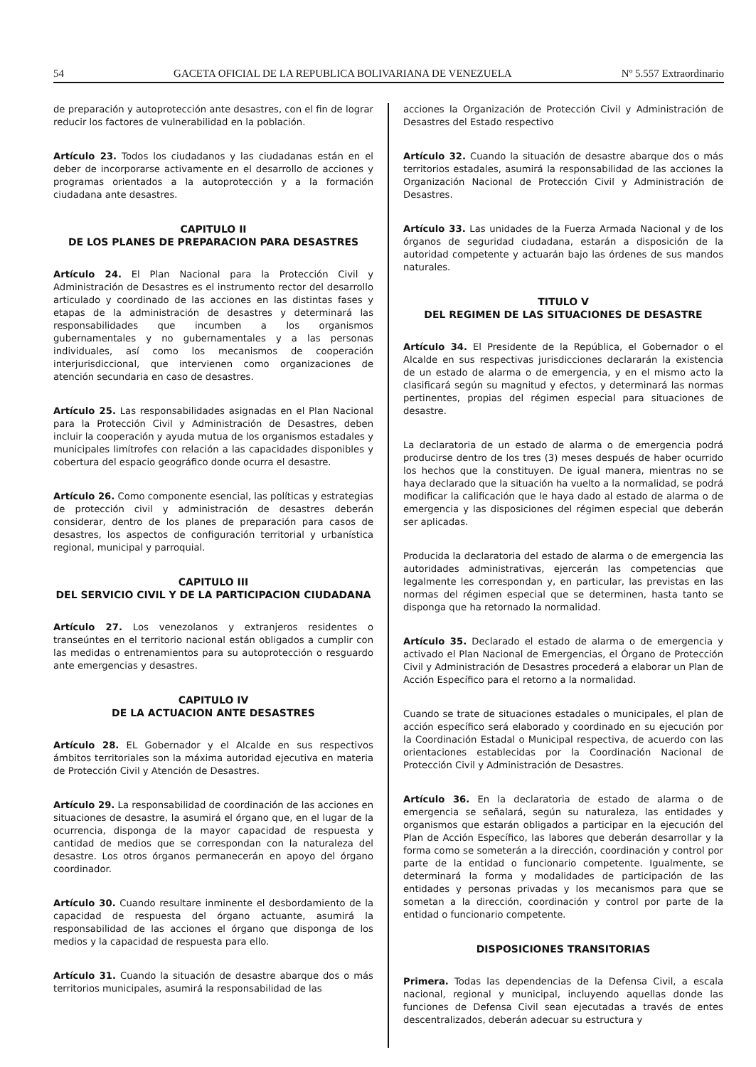54 GACETA OFICIAL DE LA REPUBLICA BOLIVARIANA DE VENEZUELA Nº 5.557 Extraordinario
de preparación y autoprotección ante desastres, con el fin de lograr reducir los factores de vulnerabilidad en la población.
Artículo 23. Todos los ciudadanos y las ciudadanas están en el deber de incorporarse activamente en el desarrollo de acciones y programas orientados a la autoprotección y a la formación ciudadana ante desastres.
CAPITULO II
DE LOS PLANES DE PREPARACION PARA DESASTRES
Artículo 24. El Plan Nacional para la Protección Civil y Administración de Desastres es el instrumento rector del desarrollo articulado y coordinado de las acciones en las distintas fases y etapas de la administración de desastres y determinará las responsabilidades que incumben a los organismos gubernamentales y no gubernamentales y a las personas individuales, así como los mecanismos de cooperación interjurisdiccional, que intervienen como organizaciones de atención secundaria en caso de desastres.
Artículo 25. Las responsabilidades asignadas en el Plan Nacional para la Protección Civil y Administración de Desastres, deben incluir la cooperación y ayuda mutua de los organismos estadales y municipales limítrofes con relación a las capacidades disponibles y cobertura del espacio geográfico donde ocurra el desastre.
Artículo 26. Como componente esencial, las políticas y estrategias de protección civil y administración de desastres deberán considerar, dentro de los planes de preparación para casos de desastres, los aspectos de configuración territorial y urbanística regional, municipal y parroquial.
CAPITULO III
DEL SERVICIO CIVIL Y DE LA PARTICIPACION CIUDADANA
Artículo 27. Los venezolanos y extranjeros residentes o transeúntes en el territorio nacional están obligados a cumplir con las medidas o entrenamientos para su autoprotección o resguardo ante emergencias y desastres.
CAPITULO IV
DE LA ACTUACION ANTE DESASTRES
Artículo 28. EL Gobernador y el Alcalde en sus respectivos ámbitos territoriales son la máxima autoridad ejecutiva en materia de Protección Civil y Atención de Desastres.
Artículo 29. La responsabilidad de coordinación de las acciones en situaciones de desastre, la asumirá el órgano que, en el lugar de la ocurrencia, disponga de la mayor capacidad de respuesta y cantidad de medios que se correspondan con la naturaleza del desastre. Los otros órganos permanecerán en apoyo del órgano coordinador.
Artículo 30. Cuando resultare inminente el desbordamiento de la capacidad de respuesta del órgano actuante, asumirá la responsabilidad de las acciones el órgano que disponga de los medios y la capacidad de respuesta para ello.
Artículo 31. Cuando la situación de desastre abarque dos o más territorios municipales, asumirá la responsabilidad de las
acciones la Organización de Protección Civil y Administración de Desastres del Estado respectivo
Artículo 32. Cuando la situación de desastre abarque dos o más territorios estadales, asumirá la responsabilidad de las acciones la Organización Nacional de Protección Civil y Administración de Desastres.
Artículo 33. Las unidades de la Fuerza Armada Nacional y de los órganos de seguridad ciudadana, estarán a disposición de la autoridad competente y actuarán bajo las órdenes de sus mandos naturales.
TITULO V
DEL REGIMEN DE LAS SITUACIONES DE DESASTRE
Artículo 34. El Presidente de la República, el Gobernador o el Alcalde en sus respectivas jurisdicciones declararán la existencia de un estado de alarma o de emergencia, y en el mismo acto la clasificará según su magnitud y efectos, y determinará las normas pertinentes, propias del régimen especial para situaciones de desastre.
La declaratoria de un estado de alarma o de emergencia podrá producirse dentro de los tres (3) meses después de haber ocurrido los hechos que la constituyen. De igual manera, mientras no se haya declarado que la situación ha vuelto a la normalidad, se podrá modificar la calificación que le haya dado al estado de alarma o de emergencia y las disposiciones del régimen especial que deberán ser aplicadas.
Producida la declaratoria del estado de alarma o de emergencia las autoridades administrativas, ejercerán las competencias que legalmente les correspondan y, en particular, las previstas en las normas del régimen especial que se determinen, hasta tanto se disponga que ha retornado la normalidad.
Artículo 35. Declarado el estado de alarma o de emergencia y activado el Plan Nacional de Emergencias, el Órgano de Protección Civil y Administración de Desastres procederá a elaborar un Plan de Acción Específico para el retorno a la normalidad.
Cuando se trate de situaciones estadales o municipales, el plan de acción específico será elaborado y coordinado en su ejecución por la Coordinación Estadal o Municipal respectiva, de acuerdo con las orientaciones establecidas por la Coordinación Nacional de Protección Civil y Administración de Desastres.
Artículo 36. En la declaratoria de estado de alarma o de emergencia se señalará, según su naturaleza, las entidades y organismos que estarán obligados a participar en la ejecución del Plan de Acción Específico, las labores que deberán desarrollar y la forma como se someterán a la dirección, coordinación y control por parte de la entidad o funcionario competente. Igualmente, se determinará la forma y modalidades de participación de las entidades y personas privadas y los mecanismos para que se sometan a la dirección, coordinación y control por parte de la entidad o funcionario competente.
DISPOSICIONES TRANSITORIAS
Primera. Todas las dependencias de la Defensa Civil, a escala nacional, regional y municipal, incluyendo aquellas donde las funciones de Defensa Civil sean ejecutadas a través de entes descentralizados, deberán adecuar su estructura y